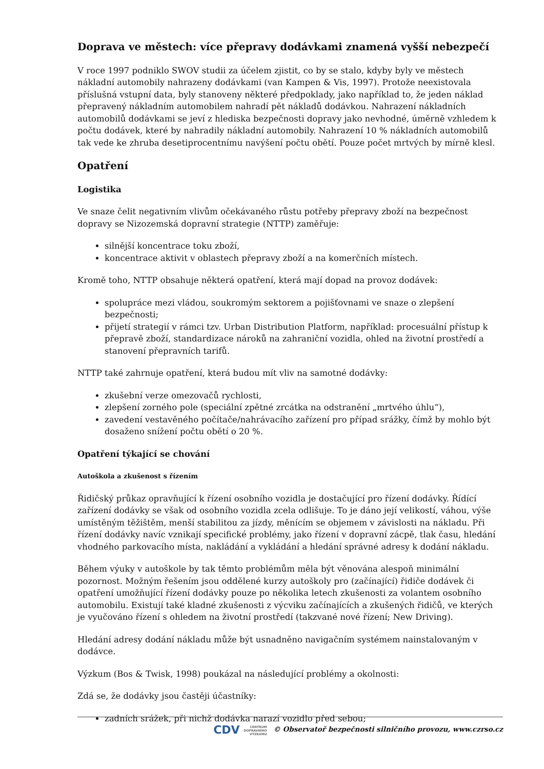Doprava ve městech: více přepravy dodávkami znamená vyšší nebezpečí
V roce 1997 podniklo SWOV studii za účelem zjistit, co by se stalo, kdyby byly ve městech nákladní automobily nahrazeny dodávkami (van Kampen & Vis, 1997). Protože neexistovala příslušná vstupní data, byly stanoveny některé předpoklady, jako například to, že jeden náklad přepravený nákladním automobilem nahradí pět nákladů dodávkou. Nahrazení nákladních automobilů dodávkami se jeví z hlediska bezpečnosti dopravy jako nevhodné, úměrně vzhledem k počtu dodávek, které by nahradily nákladní automobily. Nahrazení 10 % nákladních automobilů tak vede ke zhruba desetiprocentnímu navýšení počtu obětí. Pouze počet mrtvých by mírně klesl.
Opatření
Logistika
Ve snaze čelit negativním vlivům očekávaného růstu potřeby přepravy zboží na bezpečnost dopravy se Nizozemská dopravní strategie (NTTP) zaměřuje:
silnější koncentrace toku zboží,
koncentrace aktivit v oblastech přepravy zboží a na komerčních místech.
Kromě toho, NTTP obsahuje některá opatření, která mají dopad na provoz dodávek:
spolupráce mezi vládou, soukromým sektorem a pojišťovnami ve snaze o zlepšení bezpečnosti;
přijetí strategií v rámci tzv. Urban Distribution Platform, například: procesuální přístup k přepravě zboží, standardizace nároků na zahraniční vozidla, ohled na životní prostředí a stanovení přepravních tarifů.
NTTP také zahrnuje opatření, která budou mít vliv na samotné dodávky:
zkušební verze omezovačů rychlosti,
zlepšení zorného pole (speciální zpětné zrcátka na odstranění „mrtvého úhlu“),
zavedení vestavěného počítače/nahrávacího zařízení pro případ srážky, čímž by mohlo být dosaženo snížení počtu obětí o 20 %.
Opatření týkající se chování
Autoškola a zkušenost s řízením
Řidičský průkaz opravňující k řízení osobního vozidla je dostačující pro řízení dodávky. Řídící zařízení dodávky se však od osobního vozidla zcela odlišuje. To je dáno její velikostí, váhou, výše umístěným těžištěm, menší stabilitou za jízdy, měnícím se objemem v závislosti na nákladu. Při řízení dodávky navíc vznikají specifické problémy, jako řízení v dopravní zácpě, tlak času, hledání vhodného parkovacího místa, nakládání a vykládání a hledání správné adresy k dodání nákladu.
Během výuky v autoškole by tak těmto problémům měla být věnována alespoň minimální pozornost. Možným řešením jsou oddělené kurzy autoškoly pro (začínající) řidiče dodávek či opatření umožňující řízení dodávky pouze po několika letech zkušenosti za volantem osobního automobilu. Existují také kladné zkušenosti z výcviku začínajících a zkušených řidičů, ve kterých je vyučováno řízení s ohledem na životní prostředí (takzvané nové řízení; New Driving).
Hledání adresy dodání nákladu může být usnadněno navigačním systémem nainstalovaným v dodávce.
Výzkum (Bos & Twisk, 1998) poukázal na následující problémy a okolnosti:
Zdá se, že dodávky jsou častěji účastníky:
zadních srážek, při nichž dodávka narazí vozidlo před sebou;
CDV CENTRUM
DOPRAVNÍHO
VÝZKUMU © Observatoř bezpečnosti silničního provozu, www.czrso.cz